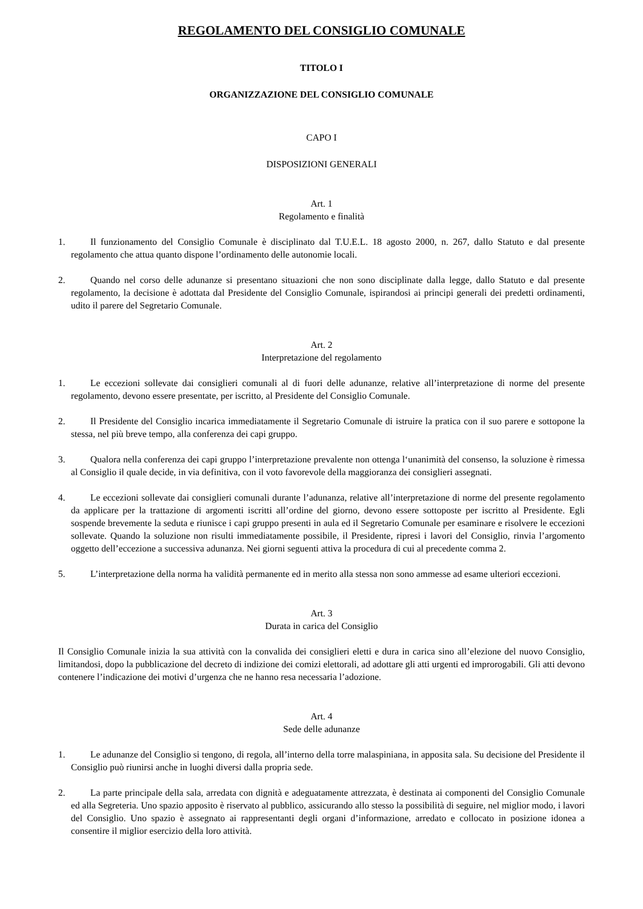REGOLAMENTO DEL CONSIGLIO COMUNALE
TITOLO I
ORGANIZZAZIONE DEL CONSIGLIO COMUNALE
CAPO I
DISPOSIZIONI GENERALI
Art. 1
Regolamento e finalità
1. Il funzionamento del Consiglio Comunale è disciplinato dal T.U.E.L. 18 agosto 2000, n. 267, dallo Statuto e dal presente regolamento che attua quanto dispone l’ordinamento delle autonomie locali.
2. Quando nel corso delle adunanze si presentano situazioni che non sono disciplinate dalla legge, dallo Statuto e dal presente regolamento, la decisione è adottata dal Presidente del Consiglio Comunale, ispirandosi ai principi generali dei predetti ordinamenti, udito il parere del Segretario Comunale.
Art. 2
Interpretazione del regolamento
1. Le eccezioni sollevate dai consiglieri comunali al di fuori delle adunanze, relative all’interpretazione di norme del presente regolamento, devono essere presentate, per iscritto, al Presidente del Consiglio Comunale.
2. Il Presidente del Consiglio incarica immediatamente il Segretario Comunale di istruire la pratica con il suo parere e sottopone la stessa, nel più breve tempo, alla conferenza dei capi gruppo.
3. Qualora nella conferenza dei capi gruppo l’interpretazione prevalente non ottenga l‘unanimità del consenso, la soluzione è rimessa al Consiglio il quale decide, in via definitiva, con il voto favorevole della maggioranza dei consiglieri assegnati.
4. Le eccezioni sollevate dai consiglieri comunali durante l’adunanza, relative all’interpretazione di norme del presente regolamento da applicare per la trattazione di argomenti iscritti all’ordine del giorno, devono essere sottoposte per iscritto al Presidente. Egli sospende brevemente la seduta e riunisce i capi gruppo presenti in aula ed il Segretario Comunale per esaminare e risolvere le eccezioni sollevate. Quando la soluzione non risulti immediatamente possibile, il Presidente, ripresi i lavori del Consiglio, rinvia l’argomento oggetto dell’eccezione a successiva adunanza. Nei giorni seguenti attiva la procedura di cui al precedente comma 2.
5. L’interpretazione della norma ha validità permanente ed in merito alla stessa non sono ammesse ad esame ulteriori eccezioni.
Art. 3
Durata in carica del Consiglio
Il Consiglio Comunale inizia la sua attività con la convalida dei consiglieri eletti e dura in carica sino all’elezione del nuovo Consiglio, limitandosi, dopo la pubblicazione del decreto di indizione dei comizi elettorali, ad adottare gli atti urgenti ed improrogabili. Gli atti devono contenere l’indicazione dei motivi d’urgenza che ne hanno resa necessaria l’adozione.
Art. 4
Sede delle adunanze
1. Le adunanze del Consiglio si tengono, di regola, all’interno della torre malaspiniana, in apposita sala. Su decisione del Presidente il Consiglio può riunirsi anche in luoghi diversi dalla propria sede.
2. La parte principale della sala, arredata con dignità e adeguatamente attrezzata, è destinata ai componenti del Consiglio Comunale ed alla Segreteria. Uno spazio apposito è riservato al pubblico, assicurando allo stesso la possibilità di seguire, nel miglior modo, i lavori del Consiglio. Uno spazio è assegnato ai rappresentanti degli organi d’informazione, arredato e collocato in posizione idonea a consentire il miglior esercizio della loro attività.